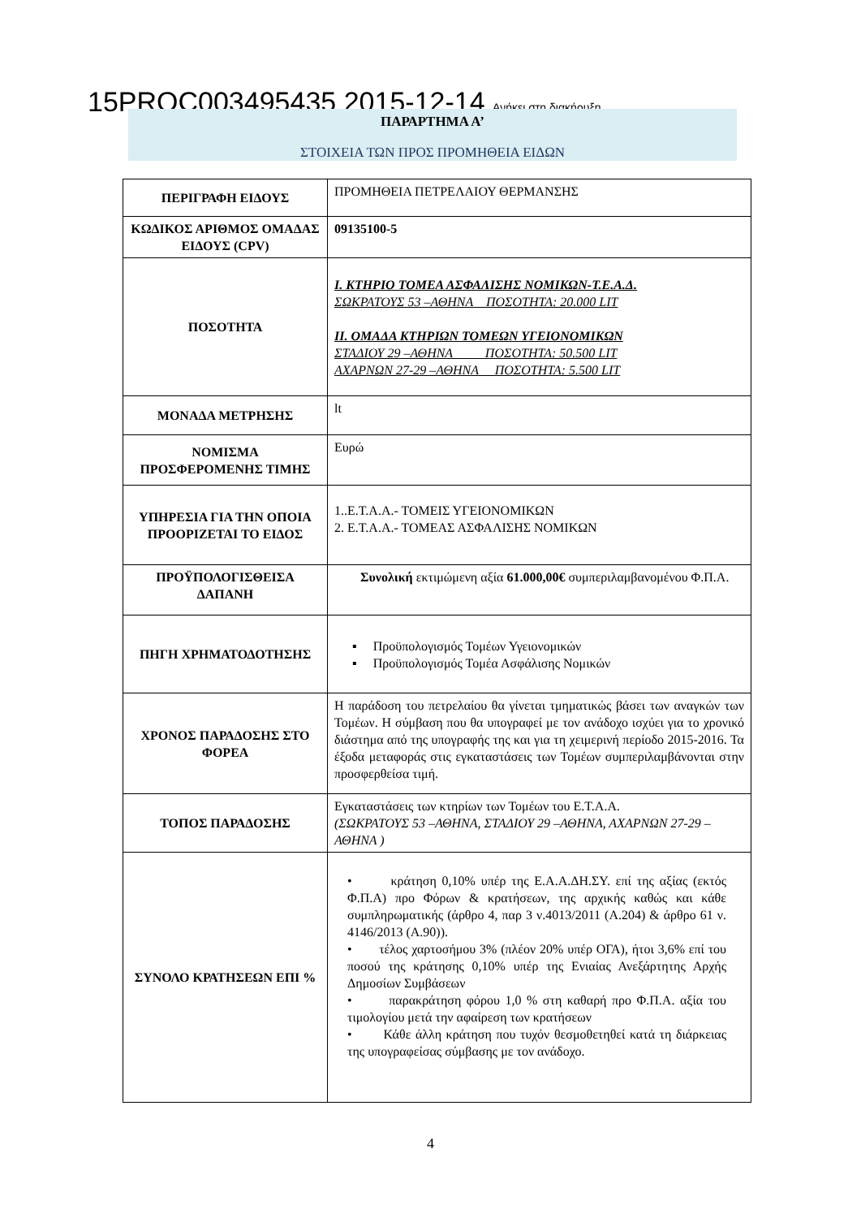15PROC003495435 2015-12-14 Ανήκει στη διακήρυξη
ΠΑΡΑΡΤΗΜΑ Α’
ΣΤΟΙΧΕΙΑ ΤΩΝ ΠΡΟΣ ΠΡΟΜΗΘΕΙΑ ΕΙΔΩΝ
| ΠΕΡΙΓΡΑΦΗ ΕΙΔΟΥΣ | ΠΡΟΜΗΘΕΙΑ ΠΕΤΡΕΛΑΙΟΥ ΘΕΡΜΑΝΣΗΣ |
| ΚΩΔΙΚΟΣ ΑΡΙΘΜΟΣ ΟΜΑΔΑΣ ΕΙΔΟΥΣ (CPV) | 09135100-5 |
| ΠΟΣΟΤΗΤΑ | Ι. ΚΤΗΡΙΟ ΤΟΜΕΑ ΑΣΦΑΛΙΣΗΣ ΝΟΜΙΚΩΝ-Τ.Ε.Α.Δ. ΣΩΚΡΑΤΟΥΣ 53 –ΑΘΗΝΑ ΠΟΣΟΤΗΤΑ: 20.000 LIT ΙΙ. ΟΜΑΔΑ ΚΤΗΡΙΩΝ ΤΟΜΕΩΝ ΥΓΕΙΟΝΟΜΙΚΩΝ ΣΤΑΔΙΟΥ 29 –ΑΘΗΝΑ ΠΟΣΟΤΗΤΑ: 50.500 LIT ΑΧΑΡΝΩΝ 27-29 –ΑΘΗΝΑ ΠΟΣΟΤΗΤΑ: 5.500 LIT |
| ΜΟΝΑΔΑ ΜΕΤΡΗΣΗΣ | lt |
| ΝΟΜΙΣΜΑ ΠΡΟΣΦΕΡΟΜΕΝΗΣ ΤΙΜΗΣ | Ευρώ |
| ΥΠΗΡΕΣΙΑ ΓΙΑ ΤΗΝ ΟΠΟΙΑ ΠΡΟΟΡΙΖΕΤΑΙ ΤΟ ΕΙΔΟΣ | 1..Ε.Τ.Α.Α.- ΤΟΜΕΙΣ ΥΓΕΙΟΝΟΜΙΚΩΝ 2. Ε.Τ.Α.Α.- ΤΟΜΕΑΣ ΑΣΦΑΛΙΣΗΣ ΝΟΜΙΚΩΝ |
| ΠΡΟΫΠΟΛΟΓΙΣΘΕΙΣΑ ΔΑΠΑΝΗ | Συνολική εκτιμώμενη αξία 61.000,00€ συμπεριλαμβανομένου Φ.Π.Α. |
| ΠΗΓΗ ΧΡΗΜΑΤΟΔΟΤΗΣΗΣ | ▪ Προϋπολογισμός Τομέων Υγειονομικών ▪ Προϋπολογισμός Τομέα Ασφάλισης Νομικών |
| ΧΡΟΝΟΣ ΠΑΡΑΔΟΣΗΣ ΣΤΟ ΦΟΡΕΑ | Η παράδοση του πετρελαίου θα γίνεται τμηματικώς βάσει των αναγκών των Τομέων. Η σύμβαση που θα υπογραφεί με τον ανάδοχο ισχύει για το χρονικό διάστημα από της υπογραφής της και για τη χειμερινή περίοδο 2015-2016. Τα έξοδα μεταφοράς στις εγκαταστάσεις των Τομέων συμπεριλαμβάνονται στην προσφερθείσα τιμή. |
| ΤΟΠΟΣ ΠΑΡΑΔΟΣΗΣ | Εγκαταστάσεις των κτηρίων των Τομέων του Ε.Τ.Α.Α. (ΣΩΚΡΑΤΟΥΣ 53 –ΑΘΗΝΑ, ΣΤΑΔΙΟΥ 29 –ΑΘΗΝΑ, ΑΧΑΡΝΩΝ 27-29 –ΑΘΗΝΑ ) |
| ΣΥΝΟΛΟ ΚΡΑΤΗΣΕΩΝ ΕΠΙ % | • κράτηση 0,10% υπέρ της Ε.Α.Α.ΔΗ.ΣΥ. επί της αξίας (εκτός Φ.Π.Α) προ Φόρων & κρατήσεων, της αρχικής καθώς και κάθε συμπληρωματικής (άρθρο 4, παρ 3 ν.4013/2011 (Α.204) & άρθρο 61 ν. 4146/2013 (Α.90)). • τέλος χαρτοσήμου 3% (πλέον 20% υπέρ ΟΓΑ), ήτοι 3,6% επί του ποσού της κράτησης 0,10% υπέρ της Ενιαίας Ανεξάρτητης Αρχής Δημοσίων Συμβάσεων • παρακράτηση φόρου 1,0 % στη καθαρή προ Φ.Π.Α. αξία του τιμολογίου μετά την αφαίρεση των κρατήσεων • Κάθε άλλη κράτηση που τυχόν θεσμοθετηθεί κατά τη διάρκειας της υπογραφείσας σύμβασης με τον ανάδοχο. |
4